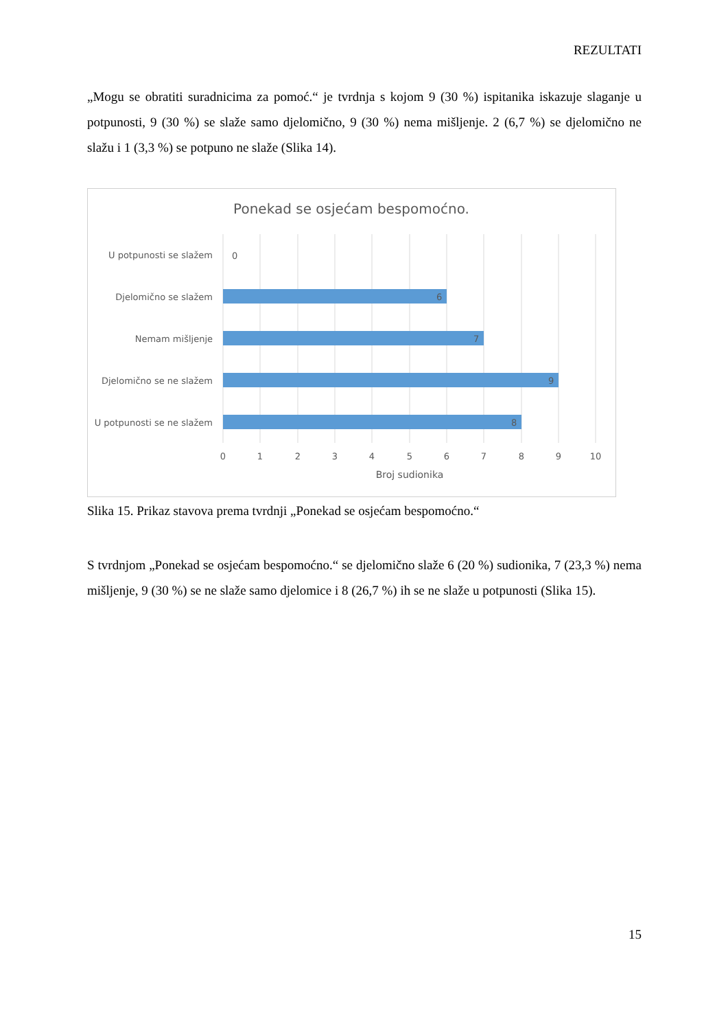REZULTATI
„Mogu se obratiti suradnicima za pomoć.“ je tvrdnja s kojom 9 (30 %) ispitanika iskazuje slaganje u potpunosti, 9 (30 %) se slaže samo djelomično, 9 (30 %) nema mišljenje. 2 (6,7 %) se djelomično ne slažu i 1 (3,3 %) se potpuno ne slaže (Slika 14).
Ponekad se osjećam bespomoćno.
U potpunosti se slažem
Djelomično se slažem
Nemam mišljenje
Djelomično se ne slažem
U potpunosti se ne slažem
0
6
7
9
8
0
1
2
3
4
5
6
7
8
9
10
Broj sudionika
Slika 15. Prikaz stavova prema tvrdnji „Ponekad se osjećam bespomoćno.“
S tvrdnjom „Ponekad se osjećam bespomoćno.“ se djelomično slaže 6 (20 %) sudionika, 7 (23,3 %) nema mišljenje, 9 (30 %) se ne slaže samo djelomice i 8 (26,7 %) ih se ne slaže u potpunosti (Slika 15).
15